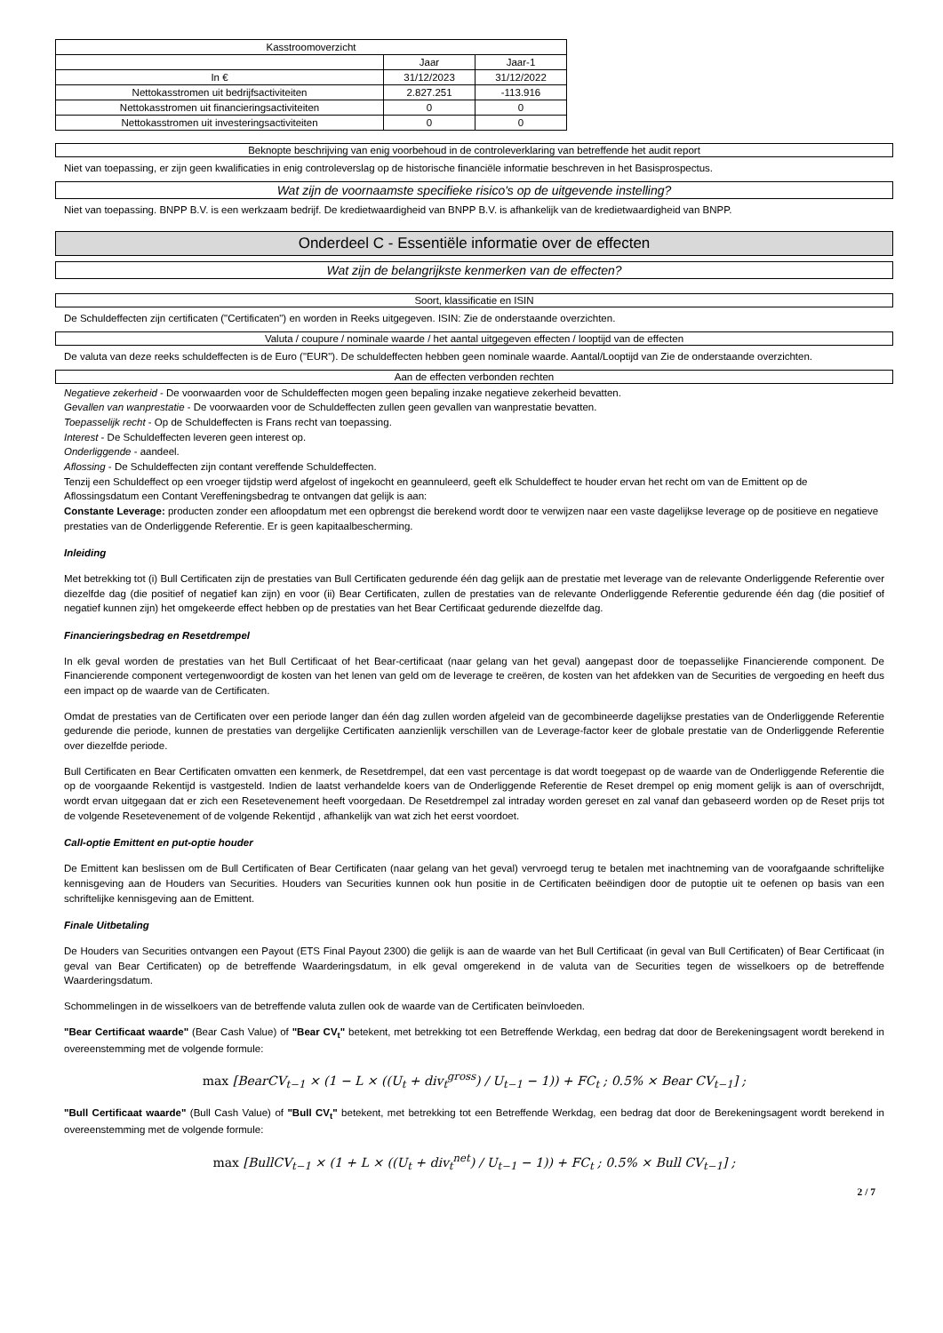| Kasstroomoverzicht | | |
| --- | --- | --- |
| | Jaar | Jaar-1 |
| In € | 31/12/2023 | 31/12/2022 |
| Nettokasstromen uit bedrijfsactiviteiten | 2.827.251 | -113.916 |
| Nettokasstromen uit financieringsactiviteiten | 0 | 0 |
| Nettokasstromen uit investeringsactiviteiten | 0 | 0 |
Beknopte beschrijving van enig voorbehoud in de controleverklaring van betreffende het audit report
Niet van toepassing, er zijn geen kwalificaties in enig controleverslag op de historische financiële informatie beschreven in het Basisprospectus.
Wat zijn de voornaamste specifieke risico's op de uitgevende instelling?
Niet van toepassing. BNPP B.V. is een werkzaam bedrijf. De kredietwaardigheid van BNPP B.V. is afhankelijk van de kredietwaardigheid van BNPP.
Onderdeel C - Essentiële informatie over de effecten
Wat zijn de belangrijkste kenmerken van de effecten?
Soort, klassificatie en ISIN
De Schuldeffecten zijn certificaten ("Certificaten") en worden in Reeks uitgegeven. ISIN: Zie de onderstaande overzichten.
Valuta / coupure / nominale waarde / het aantal uitgegeven effecten / looptijd van de effecten
De valuta van deze reeks schuldeffecten is de Euro ("EUR"). De schuldeffecten hebben geen nominale waarde. Aantal/Looptijd van Zie de onderstaande overzichten.
Aan de effecten verbonden rechten
Negatieve zekerheid - De voorwaarden voor de Schuldeffecten mogen geen bepaling inzake negatieve zekerheid bevatten.
Gevallen van wanprestatie - De voorwaarden voor de Schuldeffecten zullen geen gevallen van wanprestatie bevatten.
Toepasselijk recht - Op de Schuldeffecten is Frans recht van toepassing.
Interest - De Schuldeffecten leveren geen interest op.
Onderliggende - aandeel.
Aflossing - De Schuldeffecten zijn contant vereffende Schuldeffecten.
Tenzij een Schuldeffect op een vroeger tijdstip werd afgelost of ingekocht en geannuleerd, geeft elk Schuldeffect te houder ervan het recht om van de Emittent op de Aflossingsdatum een Contant Vereffeningsbedrag te ontvangen dat gelijk is aan:
Constante Leverage: producten zonder een afloopdatum met een opbrengst die berekend wordt door te verwijzen naar een vaste dagelijkse leverage op de positieve en negatieve prestaties van de Onderliggende Referentie. Er is geen kapitaalbescherming.
Inleiding
Met betrekking tot (i) Bull Certificaten zijn de prestaties van Bull Certificaten gedurende één dag gelijk aan de prestatie met leverage van de relevante Onderliggende Referentie over diezelfde dag (die positief of negatief kan zijn) en voor (ii) Bear Certificaten, zullen de prestaties van de relevante Onderliggende Referentie gedurende één dag (die positief of negatief kunnen zijn) het omgekeerde effect hebben op de prestaties van het Bear Certificaat gedurende diezelfde dag.
Financieringsbedrag en Resetdrempel
In elk geval worden de prestaties van het Bull Certificaat of het Bear-certificaat (naar gelang van het geval) aangepast door de toepasselijke Financierende component. De Financierende component vertegenwoordigt de kosten van het lenen van geld om de leverage te creëren, de kosten van het afdekken van de Securities de vergoeding en heeft dus een impact op de waarde van de Certificaten.
Omdat de prestaties van de Certificaten over een periode langer dan één dag zullen worden afgeleid van de gecombineerde dagelijkse prestaties van de Onderliggende Referentie gedurende die periode, kunnen de prestaties van dergelijke Certificaten aanzienlijk verschillen van de Leverage-factor keer de globale prestatie van de Onderliggende Referentie over diezelfde periode.
Bull Certificaten en Bear Certificaten omvatten een kenmerk, de Resetdrempel, dat een vast percentage is dat wordt toegepast op de waarde van de Onderliggende Referentie die op de voorgaande Rekentijd is vastgesteld. Indien de laatst verhandelde koers van de Onderliggende Referentie de Reset drempel op enig moment gelijk is aan of overschrijdt, wordt ervan uitgegaan dat er zich een Resetevenement heeft voorgedaan. De Resetdrempel zal intraday worden gereset en zal vanaf dan gebaseerd worden op de Reset prijs tot de volgende Resetevenement of de volgende Rekentijd , afhankelijk van wat zich het eerst voordoet.
Call-optie Emittent en put-optie houder
De Emittent kan beslissen om de Bull Certificaten of Bear Certificaten (naar gelang van het geval) vervroegd terug te betalen met inachtneming van de voorafgaande schriftelijke kennisgeving aan de Houders van Securities. Houders van Securities kunnen ook hun positie in de Certificaten beëindigen door de putoptie uit te oefenen op basis van een schriftelijke kennisgeving aan de Emittent.
Finale Uitbetaling
De Houders van Securities ontvangen een Payout (ETS Final Payout 2300) die gelijk is aan de waarde van het Bull Certificaat (in geval van Bull Certificaten) of Bear Certificaat (in geval van Bear Certificaten) op de betreffende Waarderingsdatum, in elk geval omgerekend in de valuta van de Securities tegen de wisselkoers op de betreffende Waarderingsdatum.
Schommelingen in de wisselkoers van de betreffende valuta zullen ook de waarde van de Certificaten beïnvloeden.
"Bear Certificaat waarde" (Bear Cash Value) of "Bear CV<sub>t</sub>" betekent, met betrekking tot een Betreffende Werkdag, een bedrag dat door de Berekeningsagent wordt berekend in overeenstemming met de volgende formule:
max [BearCV<sub>t−1</sub> × (1 − L × ((U<sub>t</sub> + div<sub>t</sub><sup>gross</sup>) / U<sub>t−1</sub> − 1)) + FC<sub>t</sub> ; 0.5% × Bear CV<sub>t−1</sub>] ;
"Bull Certificaat waarde" (Bull Cash Value) of "Bull CV<sub>t</sub>" betekent, met betrekking tot een Betreffende Werkdag, een bedrag dat door de Berekeningsagent wordt berekend in overeenstemming met de volgende formule:
max [BullCV<sub>t−1</sub> × (1 + L × ((U<sub>t</sub> + div<sub>t</sub><sup>net</sup>) / U<sub>t−1</sub> − 1)) + FC<sub>t</sub> ; 0.5% × Bull CV<sub>t−1</sub>] ;
2 / 7